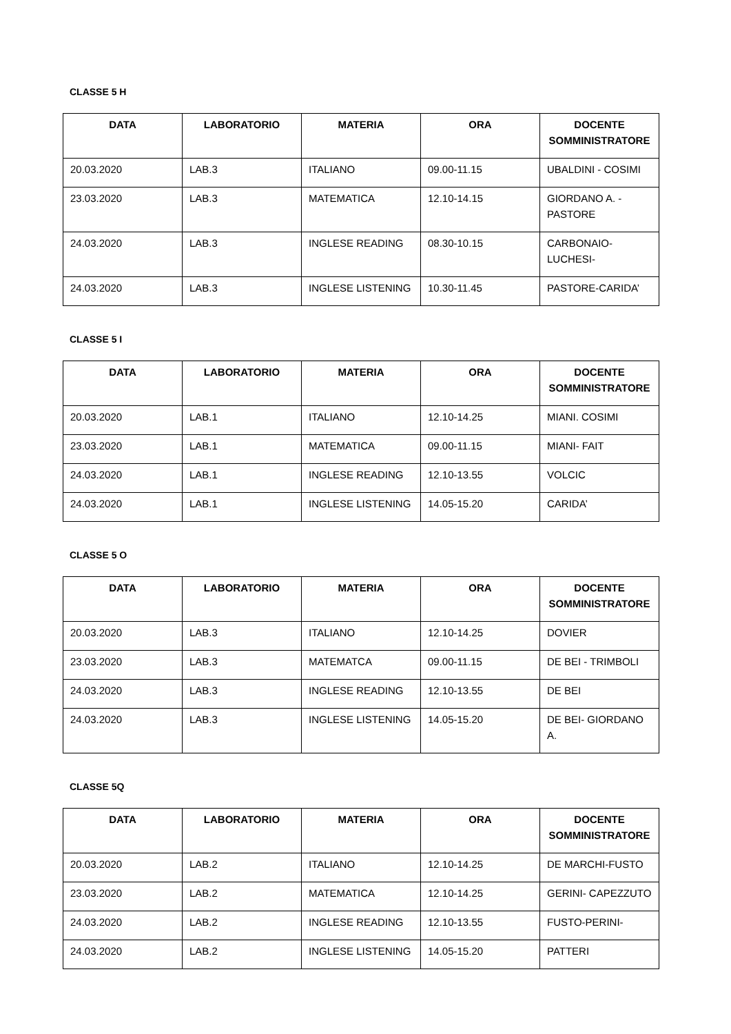CLASSE 5 H
| DATA | LABORATORIO | MATERIA | ORA | DOCENTE SOMMINISTRATORE |
| --- | --- | --- | --- | --- |
| 20.03.2020 | LAB.3 | ITALIANO | 09.00-11.15 | UBALDINI - COSIMI |
| 23.03.2020 | LAB.3 | MATEMATICA | 12.10-14.15 | GIORDANO A. - PASTORE |
| 24.03.2020 | LAB.3 | INGLESE READING | 08.30-10.15 | CARBONAIO-LUCHESI- |
| 24.03.2020 | LAB.3 | INGLESE LISTENING | 10.30-11.45 | PASTORE-CARIDA’ |
CLASSE 5 I
| DATA | LABORATORIO | MATERIA | ORA | DOCENTE SOMMINISTRATORE |
| --- | --- | --- | --- | --- |
| 20.03.2020 | LAB.1 | ITALIANO | 12.10-14.25 | MIANI. COSIMI |
| 23.03.2020 | LAB.1 | MATEMATICA | 09.00-11.15 | MIANI- FAIT |
| 24.03.2020 | LAB.1 | INGLESE READING | 12.10-13.55 | VOLCIC |
| 24.03.2020 | LAB.1 | INGLESE LISTENING | 14.05-15.20 | CARIDA’ |
CLASSE 5 O
| DATA | LABORATORIO | MATERIA | ORA | DOCENTE SOMMINISTRATORE |
| --- | --- | --- | --- | --- |
| 20.03.2020 | LAB.3 | ITALIANO | 12.10-14.25 | DOVIER |
| 23.03.2020 | LAB.3 | MATEMATCA | 09.00-11.15 | DE BEI - TRIMBOLI |
| 24.03.2020 | LAB.3 | INGLESE READING | 12.10-13.55 | DE BEI |
| 24.03.2020 | LAB.3 | INGLESE LISTENING | 14.05-15.20 | DE BEI- GIORDANO A. |
CLASSE 5Q
| DATA | LABORATORIO | MATERIA | ORA | DOCENTE SOMMINISTRATORE |
| --- | --- | --- | --- | --- |
| 20.03.2020 | LAB.2 | ITALIANO | 12.10-14.25 | DE MARCHI-FUSTO |
| 23.03.2020 | LAB.2 | MATEMATICA | 12.10-14.25 | GERINI- CAPEZZUTO |
| 24.03.2020 | LAB.2 | INGLESE READING | 12.10-13.55 | FUSTO-PERINI- |
| 24.03.2020 | LAB.2 | INGLESE LISTENING | 14.05-15.20 | PATTERI |